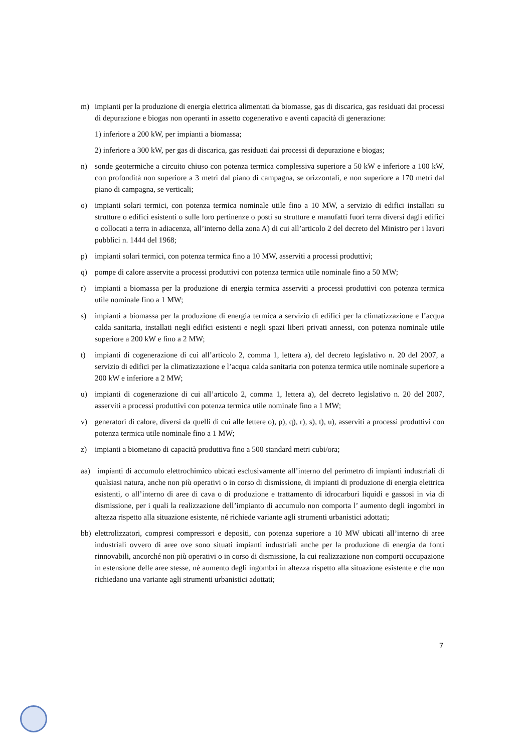m) impianti per la produzione di energia elettrica alimentati da biomasse, gas di discarica, gas residuati dai processi di depurazione e biogas non operanti in assetto cogenerativo e aventi capacità di generazione:
1) inferiore a 200 kW, per impianti a biomassa;
2) inferiore a 300 kW, per gas di discarica, gas residuati dai processi di depurazione e biogas;
n) sonde geotermiche a circuito chiuso con potenza termica complessiva superiore a 50 kW e inferiore a 100 kW, con profondità non superiore a 3 metri dal piano di campagna, se orizzontali, e non superiore a 170 metri dal piano di campagna, se verticali;
o) impianti solari termici, con potenza termica nominale utile fino a 10 MW, a servizio di edifici installati su strutture o edifici esistenti o sulle loro pertinenze o posti su strutture e manufatti fuori terra diversi dagli edifici o collocati a terra in adiacenza, all’interno della zona A) di cui all’articolo 2 del decreto del Ministro per i lavori pubblici n. 1444 del 1968;
p) impianti solari termici, con potenza termica fino a 10 MW, asserviti a processi produttivi;
q) pompe di calore asservite a processi produttivi con potenza termica utile nominale fino a 50 MW;
r) impianti a biomassa per la produzione di energia termica asserviti a processi produttivi con potenza termica utile nominale fino a 1 MW;
s) impianti a biomassa per la produzione di energia termica a servizio di edifici per la climatizzazione e l’acqua calda sanitaria, installati negli edifici esistenti e negli spazi liberi privati annessi, con potenza nominale utile superiore a 200 kW e fino a 2 MW;
t) impianti di cogenerazione di cui all’articolo 2, comma 1, lettera a), del decreto legislativo n. 20 del 2007, a servizio di edifici per la climatizzazione e l’acqua calda sanitaria con potenza termica utile nominale superiore a 200 kW e inferiore a 2 MW;
u) impianti di cogenerazione di cui all’articolo 2, comma 1, lettera a), del decreto legislativo n. 20 del 2007, asserviti a processi produttivi con potenza termica utile nominale fino a 1 MW;
v) generatori di calore, diversi da quelli di cui alle lettere o), p), q), r), s), t), u), asserviti a processi produttivi con potenza termica utile nominale fino a 1 MW;
z) impianti a biometano di capacità produttiva fino a 500 standard metri cubi/ora;
aa) impianti di accumulo elettrochimico ubicati esclusivamente all’interno del perimetro di impianti industriali di qualsiasi natura, anche non più operativi o in corso di dismissione, di impianti di produzione di energia elettrica esistenti, o all’interno di aree di cava o di produzione e trattamento di idrocarburi liquidi e gassosi in via di dismissione, per i quali la realizzazione dell’impianto di accumulo non comporta l’ aumento degli ingombri in altezza rispetto alla situazione esistente, né richiede variante agli strumenti urbanistici adottati;
bb) elettrolizzatori, compresi compressori e depositi, con potenza superiore a 10 MW ubicati all’interno di aree industriali ovvero di aree ove sono situati impianti industriali anche per la produzione di energia da fonti rinnovabili, ancorché non più operativi o in corso di dismissione, la cui realizzazione non comporti occupazione in estensione delle aree stesse, né aumento degli ingombri in altezza rispetto alla situazione esistente e che non richiedano una variante agli strumenti urbanistici adottati;
7